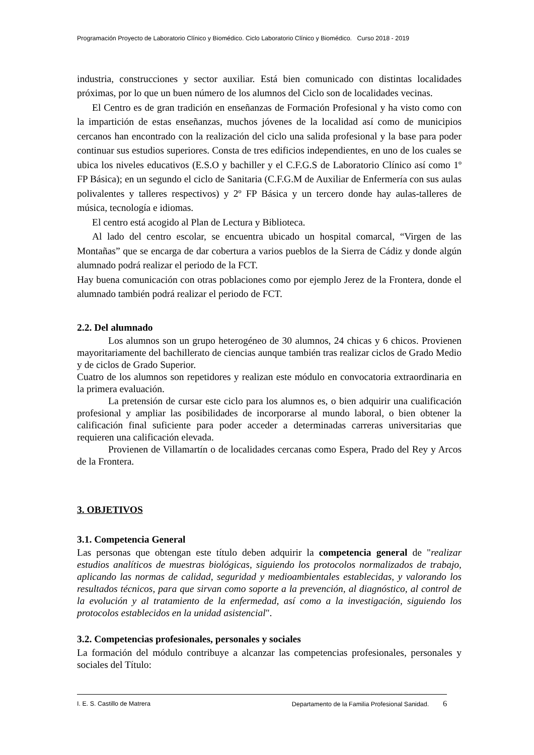Programación Proyecto de Laboratorio Clínico y Biomédico. Ciclo Laboratorio Clínico y Biomédico. Curso 2018 - 2019
industria, construcciones y sector auxiliar. Está bien comunicado con distintas localidades próximas, por lo que un buen número de los alumnos del Ciclo son de localidades vecinas.
El Centro es de gran tradición en enseñanzas de Formación Profesional y ha visto como con la impartición de estas enseñanzas, muchos jóvenes de la localidad así como de municipios cercanos han encontrado con la realización del ciclo una salida profesional y la base para poder continuar sus estudios superiores. Consta de tres edificios independientes, en uno de los cuales se ubica los niveles educativos (E.S.O y bachiller y el C.F.G.S de Laboratorio Clínico así como 1º FP Básica); en un segundo el ciclo de Sanitaria (C.F.G.M de Auxiliar de Enfermería con sus aulas polivalentes y talleres respectivos) y 2º FP Básica y un tercero donde hay aulas-talleres de música, tecnología e idiomas.
El centro está acogido al Plan de Lectura y Biblioteca.
Al lado del centro escolar, se encuentra ubicado un hospital comarcal, “Virgen de las Montañas” que se encarga de dar cobertura a varios pueblos de la Sierra de Cádiz y donde algún alumnado podrá realizar el periodo de la FCT.
Hay buena comunicación con otras poblaciones como por ejemplo Jerez de la Frontera, donde el alumnado también podrá realizar el periodo de FCT.
2.2. Del alumnado
Los alumnos son un grupo heterogéneo de 30 alumnos, 24 chicas y 6 chicos. Provienen mayoritariamente del bachillerato de ciencias aunque también tras realizar ciclos de Grado Medio y de ciclos de Grado Superior.
Cuatro de los alumnos son repetidores y realizan este módulo en convocatoria extraordinaria en la primera evaluación.
La pretensión de cursar este ciclo para los alumnos es, o bien adquirir una cualificación profesional y ampliar las posibilidades de incorporarse al mundo laboral, o bien obtener la calificación final suficiente para poder acceder a determinadas carreras universitarias que requieren una calificación elevada.
Provienen de Villamartín o de localidades cercanas como Espera, Prado del Rey y Arcos de la Frontera.
3. OBJETIVOS
3.1. Competencia General
Las personas que obtengan este título deben adquirir la competencia general de "realizar estudios analíticos de muestras biológicas, siguiendo los protocolos normalizados de trabajo, aplicando las normas de calidad, seguridad y medioambientales establecidas, y valorando los resultados técnicos, para que sirvan como soporte a la prevención, al diagnóstico, al control de la evolución y al tratamiento de la enfermedad, así como a la investigación, siguiendo los protocolos establecidos en la unidad asistencial".
3.2. Competencias profesionales, personales y sociales
La formación del módulo contribuye a alcanzar las competencias profesionales, personales y sociales del Título:
I. E. S. Castillo de Matrera Departamento de la Familia Profesional Sanidad. 6